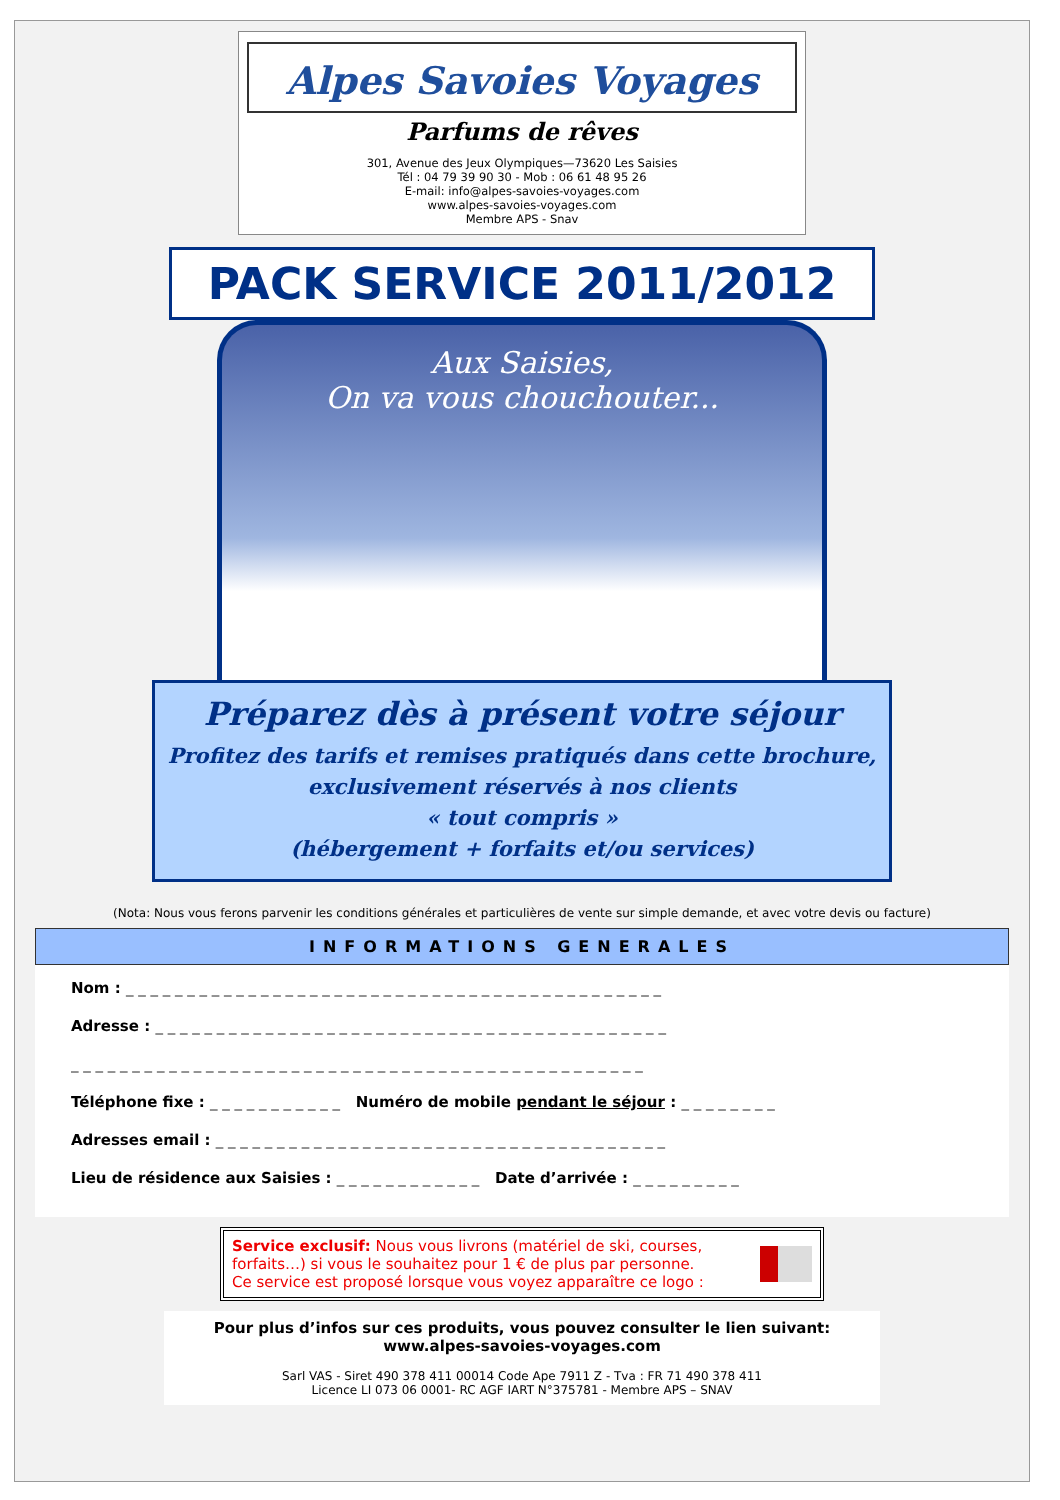Alpes Savoies Voyages
Parfums de rêves
301, Avenue des Jeux Olympiques—73620 Les Saisies
Tél : 04 79 39 90 30 - Mob : 06 61 48 95 26
E-mail: info@alpes-savoies-voyages.com
www.alpes-savoies-voyages.com
Membre APS - Snav
PACK SERVICE 2011/2012
Aux Saisies,
On va vous chouchouter...
Préparez dès à présent votre séjour
Profitez des tarifs et remises pratiqués dans cette brochure,
exclusivement réservés à nos clients
« tout compris »
(hébergement + forfaits et/ou services)
(Nota: Nous vous ferons parvenir les conditions générales et particulières de vente sur simple demande, et avec votre devis ou facture)
INFORMATIONS GENERALES
Nom : _ _ _ _ _ _ _ _ _ _ _ _ _ _ _ _ _ _ _ _ _ _ _ _ _ _ _ _ _ _ _ _ _ _ _ _ _ _ _ _ _ _ _ _
Adresse : _ _ _ _ _ _ _ _ _ _ _ _ _ _ _ _ _ _ _ _ _ _ _ _ _ _ _ _ _ _ _ _ _ _ _ _ _ _ _ _ _ _
_ _ _ _ _ _ _ _ _ _ _ _ _ _ _ _ _ _ _ _ _ _ _ _ _ _ _ _ _ _ _ _ _ _ _ _ _ _ _ _ _ _ _ _ _ _ _
Téléphone fixe : _ _ _ _ _ _ _ _ _ _ _ Numéro de mobile pendant le séjour : _ _ _ _ _ _ _ _
Adresses email : _ _ _ _ _ _ _ _ _ _ _ _ _ _ _ _ _ _ _ _ _ _ _ _ _ _ _ _ _ _ _ _ _ _ _ _ _
Lieu de résidence aux Saisies : _ _ _ _ _ _ _ _ _ _ _ _ Date d’arrivée : _ _ _ _ _ _ _ _ _
Service exclusif: Nous vous livrons (matériel de ski, courses, forfaits…) si vous le souhaitez pour 1 € de plus par personne.
Ce service est proposé lorsque vous voyez apparaître ce logo :
Pour plus d’infos sur ces produits, vous pouvez consulter le lien suivant:
www.alpes-savoies-voyages.com
Sarl VAS - Siret 490 378 411 00014 Code Ape 7911 Z - Tva : FR 71 490 378 411
Licence LI 073 06 0001- RC AGF IART N°375781 - Membre APS – SNAV